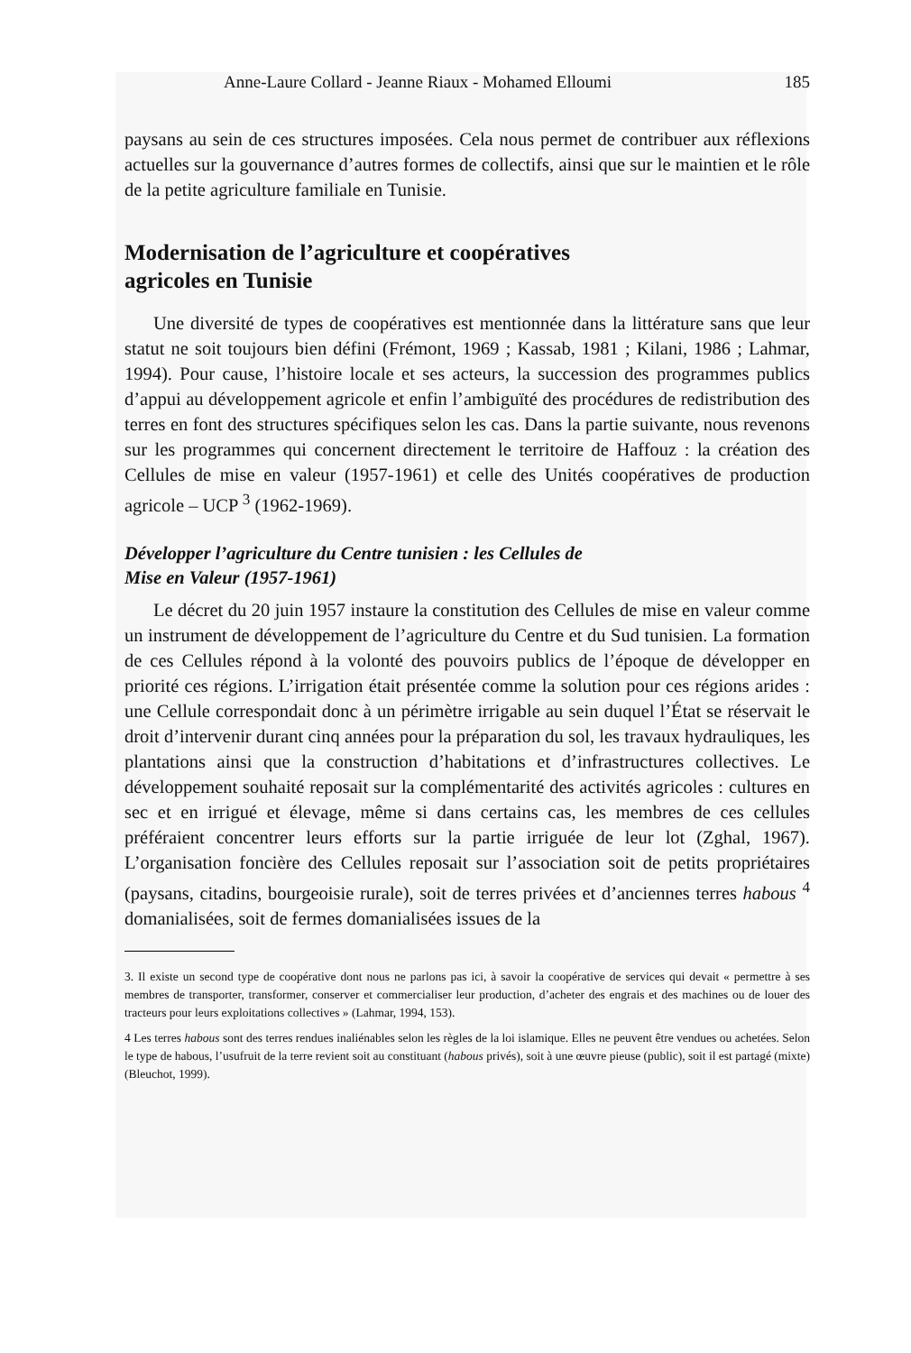Anne-Laure Collard - Jeanne Riaux - Mohamed Elloumi 185
paysans au sein de ces structures imposées. Cela nous permet de contribuer aux réflexions actuelles sur la gouvernance d’autres formes de collectifs, ainsi que sur le maintien et le rôle de la petite agriculture familiale en Tunisie.
Modernisation de l’agriculture et coopératives
agricoles en Tunisie
Une diversité de types de coopératives est mentionnée dans la littérature sans que leur statut ne soit toujours bien défini (Frémont, 1969 ; Kassab, 1981 ; Kilani, 1986 ; Lahmar, 1994). Pour cause, l’histoire locale et ses acteurs, la succession des programmes publics d’appui au développement agricole et enfin l’ambiguïté des procédures de redistribution des terres en font des structures spécifiques selon les cas. Dans la partie suivante, nous revenons sur les programmes qui concernent directement le territoire de Haffouz : la création des Cellules de mise en valeur (1957-1961) et celle des Unités coopératives de production agricole – UCP <sup>3</sup> (1962-1969).
Développer l’agriculture du Centre tunisien : les Cellules de
Mise en Valeur (1957-1961)
Le décret du 20 juin 1957 instaure la constitution des Cellules de mise en valeur comme un instrument de développement de l’agriculture du Centre et du Sud tunisien. La formation de ces Cellules répond à la volonté des pouvoirs publics de l’époque de développer en priorité ces régions. L’irrigation était présentée comme la solution pour ces régions arides : une Cellule correspondait donc à un périmètre irrigable au sein duquel l’État se réservait le droit d’intervenir durant cinq années pour la préparation du sol, les travaux hydrauliques, les plantations ainsi que la construction d’habitations et d’infrastructures collectives. Le développement souhaité reposait sur la complémentarité des activités agricoles : cultures en sec et en irrigué et élevage, même si dans certains cas, les membres de ces cellules préféraient concentrer leurs efforts sur la partie irriguée de leur lot (Zghal, 1967). L’organisation foncière des Cellules reposait sur l’association soit de petits propriétaires (paysans, citadins, bourgeoisie rurale), soit de terres privées et d’anciennes terres habous <sup>4</sup> domanialisées, soit de fermes domanialisées issues de la
3. Il existe un second type de coopérative dont nous ne parlons pas ici, à savoir la coopérative de services qui devait « permettre à ses membres de transporter, transformer, conserver et commercialiser leur production, d’acheter des engrais et des machines ou de louer des tracteurs pour leurs exploitations collectives » (Lahmar, 1994, 153).
4 Les terres habous sont des terres rendues inaliénables selon les règles de la loi islamique. Elles ne peuvent être vendues ou achetées. Selon le type de habous, l’usufruit de la terre revient soit au constituant (habous privés), soit à une œuvre pieuse (public), soit il est partagé (mixte) (Bleuchot, 1999).